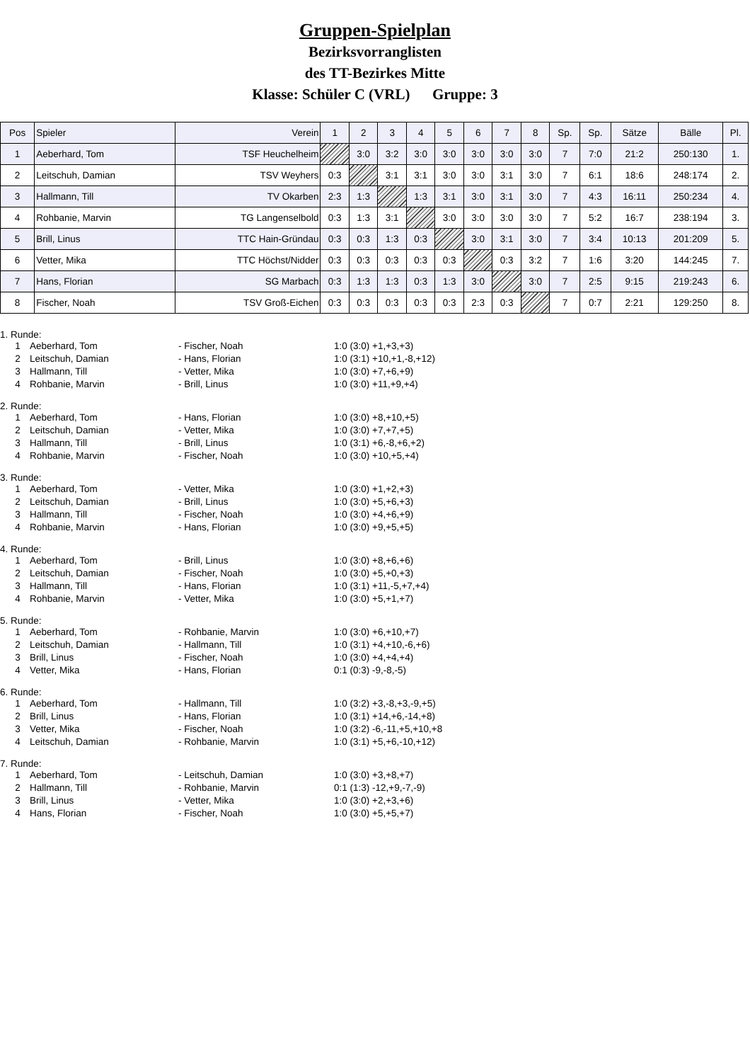Gruppen-Spielplan
Bezirksvorranglisten
des TT-Bezirkes Mitte
Klasse: Schüler C (VRL) Gruppe: 3
| Pos | Spieler | Verein | 1 | 2 | 3 | 4 | 5 | 6 | 7 | 8 | Sp. | Sp. | Sätze | Bälle | Pl. |
| --- | --- | --- | --- | --- | --- | --- | --- | --- | --- | --- | --- | --- | --- | --- | --- |
| 1 | Aeberhard, Tom | TSF Heuchelheim | | 3:0 | 3:2 | 3:0 | 3:0 | 3:0 | 3:0 | 3:0 | 7 | 7:0 | 21:2 | 250:130 | 1. |
| 2 | Leitschuh, Damian | TSV Weyhers | 0:3 | | 3:1 | 3:1 | 3:0 | 3:0 | 3:1 | 3:0 | 7 | 6:1 | 18:6 | 248:174 | 2. |
| 3 | Hallmann, Till | TV Okarben | 2:3 | 1:3 | | 1:3 | 3:1 | 3:0 | 3:1 | 3:0 | 7 | 4:3 | 16:11 | 250:234 | 4. |
| 4 | Rohbanie, Marvin | TG Langenselbold | 0:3 | 1:3 | 3:1 | | 3:0 | 3:0 | 3:0 | 3:0 | 7 | 5:2 | 16:7 | 238:194 | 3. |
| 5 | Brill, Linus | TTC Hain-Gründau | 0:3 | 0:3 | 1:3 | 0:3 | | 3:0 | 3:1 | 3:0 | 7 | 3:4 | 10:13 | 201:209 | 5. |
| 6 | Vetter, Mika | TTC Höchst/Nidder | 0:3 | 0:3 | 0:3 | 0:3 | 0:3 | | 0:3 | 3:2 | 7 | 1:6 | 3:20 | 144:245 | 7. |
| 7 | Hans, Florian | SG Marbach | 0:3 | 1:3 | 1:3 | 0:3 | 1:3 | 3:0 | | 3:0 | 7 | 2:5 | 9:15 | 219:243 | 6. |
| 8 | Fischer, Noah | TSV Groß-Eichen | 0:3 | 0:3 | 0:3 | 0:3 | 0:3 | 2:3 | 0:3 | | 7 | 0:7 | 2:21 | 129:250 | 8. |
1. Runde:
1 Aeberhard, Tom - Fischer, Noah 1:0 (3:0) +1,+3,+3)
2 Leitschuh, Damian - Hans, Florian 1:0 (3:1) +10,+1,-8,+12)
3 Hallmann, Till - Vetter, Mika 1:0 (3:0) +7,+6,+9)
4 Rohbanie, Marvin - Brill, Linus 1:0 (3:0) +11,+9,+4)
2. Runde:
1 Aeberhard, Tom - Hans, Florian 1:0 (3:0) +8,+10,+5)
2 Leitschuh, Damian - Vetter, Mika 1:0 (3:0) +7,+7,+5)
3 Hallmann, Till - Brill, Linus 1:0 (3:1) +6,-8,+6,+2)
4 Rohbanie, Marvin - Fischer, Noah 1:0 (3:0) +10,+5,+4)
3. Runde:
1 Aeberhard, Tom - Vetter, Mika 1:0 (3:0) +1,+2,+3)
2 Leitschuh, Damian - Brill, Linus 1:0 (3:0) +5,+6,+3)
3 Hallmann, Till - Fischer, Noah 1:0 (3:0) +4,+6,+9)
4 Rohbanie, Marvin - Hans, Florian 1:0 (3:0) +9,+5,+5)
4. Runde:
1 Aeberhard, Tom - Brill, Linus 1:0 (3:0) +8,+6,+6)
2 Leitschuh, Damian - Fischer, Noah 1:0 (3:0) +5,+0,+3)
3 Hallmann, Till - Hans, Florian 1:0 (3:1) +11,-5,+7,+4)
4 Rohbanie, Marvin - Vetter, Mika 1:0 (3:0) +5,+1,+7)
5. Runde:
1 Aeberhard, Tom - Rohbanie, Marvin 1:0 (3:0) +6,+10,+7)
2 Leitschuh, Damian - Hallmann, Till 1:0 (3:1) +4,+10,-6,+6)
3 Brill, Linus - Fischer, Noah 1:0 (3:0) +4,+4,+4)
4 Vetter, Mika - Hans, Florian 0:1 (0:3) -9,-8,-5)
6. Runde:
1 Aeberhard, Tom - Hallmann, Till 1:0 (3:2) +3,-8,+3,-9,+5)
2 Brill, Linus - Hans, Florian 1:0 (3:1) +14,+6,-14,+8)
3 Vetter, Mika - Fischer, Noah 1:0 (3:2) -6,-11,+5,+10,+8
4 Leitschuh, Damian - Rohbanie, Marvin 1:0 (3:1) +5,+6,-10,+12)
7. Runde:
1 Aeberhard, Tom - Leitschuh, Damian 1:0 (3:0) +3,+8,+7)
2 Hallmann, Till - Rohbanie, Marvin 0:1 (1:3) -12,+9,-7,-9)
3 Brill, Linus - Vetter, Mika 1:0 (3:0) +2,+3,+6)
4 Hans, Florian - Fischer, Noah 1:0 (3:0) +5,+5,+7)